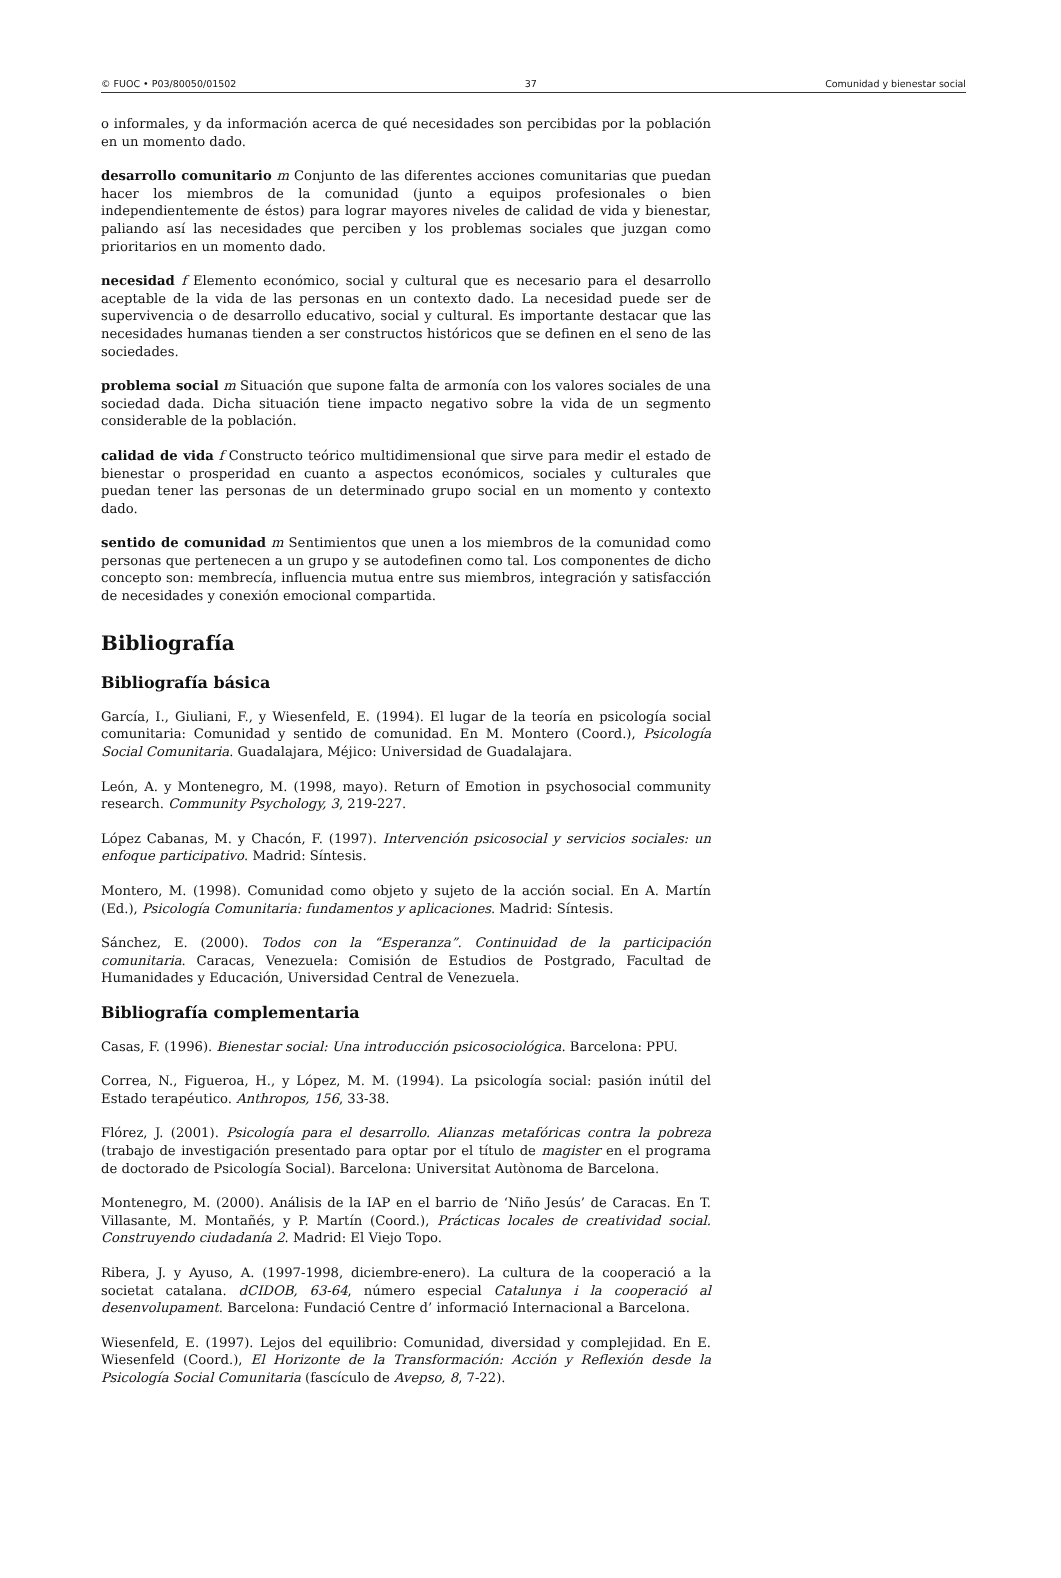© FUOC • P03/80050/01502 37 Comunidad y bienestar social
o informales, y da información acerca de qué necesidades son percibidas por la población en un momento dado.
desarrollo comunitario m Conjunto de las diferentes acciones comunitarias que puedan hacer los miembros de la comunidad (junto a equipos profesionales o bien independientemente de éstos) para lograr mayores niveles de calidad de vida y bienestar, paliando así las necesidades que perciben y los problemas sociales que juzgan como prioritarios en un momento dado.
necesidad f Elemento económico, social y cultural que es necesario para el desarrollo aceptable de la vida de las personas en un contexto dado. La necesidad puede ser de supervivencia o de desarrollo educativo, social y cultural. Es importante destacar que las necesidades humanas tienden a ser constructos históricos que se definen en el seno de las sociedades.
problema social m Situación que supone falta de armonía con los valores sociales de una sociedad dada. Dicha situación tiene impacto negativo sobre la vida de un segmento considerable de la población.
calidad de vida f Constructo teórico multidimensional que sirve para medir el estado de bienestar o prosperidad en cuanto a aspectos económicos, sociales y culturales que puedan tener las personas de un determinado grupo social en un momento y contexto dado.
sentido de comunidad m Sentimientos que unen a los miembros de la comunidad como personas que pertenecen a un grupo y se autodefinen como tal. Los componentes de dicho concepto son: membrecía, influencia mutua entre sus miembros, integración y satisfacción de necesidades y conexión emocional compartida.
Bibliografía
Bibliografía básica
García, I., Giuliani, F., y Wiesenfeld, E. (1994). El lugar de la teoría en psicología social comunitaria: Comunidad y sentido de comunidad. En M. Montero (Coord.), Psicología Social Comunitaria. Guadalajara, Méjico: Universidad de Guadalajara.
León, A. y Montenegro, M. (1998, mayo). Return of Emotion in psychosocial community research. Community Psychology, 3, 219-227.
López Cabanas, M. y Chacón, F. (1997). Intervención psicosocial y servicios sociales: un enfoque participativo. Madrid: Síntesis.
Montero, M. (1998). Comunidad como objeto y sujeto de la acción social. En A. Martín (Ed.), Psicología Comunitaria: fundamentos y aplicaciones. Madrid: Síntesis.
Sánchez, E. (2000). Todos con la “Esperanza”. Continuidad de la participación comunitaria. Caracas, Venezuela: Comisión de Estudios de Postgrado, Facultad de Humanidades y Educación, Universidad Central de Venezuela.
Bibliografía complementaria
Casas, F. (1996). Bienestar social: Una introducción psicosociológica. Barcelona: PPU.
Correa, N., Figueroa, H., y López, M. M. (1994). La psicología social: pasión inútil del Estado terapéutico. Anthropos, 156, 33-38.
Flórez, J. (2001). Psicología para el desarrollo. Alianzas metafóricas contra la pobreza (trabajo de investigación presentado para optar por el título de magister en el programa de doctorado de Psicología Social). Barcelona: Universitat Autònoma de Barcelona.
Montenegro, M. (2000). Análisis de la IAP en el barrio de ‘Niño Jesús’ de Caracas. En T. Villasante, M. Montañés, y P. Martín (Coord.), Prácticas locales de creatividad social. Construyendo ciudadanía 2. Madrid: El Viejo Topo.
Ribera, J. y Ayuso, A. (1997-1998, diciembre-enero). La cultura de la cooperació a la societat catalana. dCIDOB, 63-64, número especial Catalunya i la cooperació al desenvolupament. Barcelona: Fundació Centre d’ informació Internacional a Barcelona.
Wiesenfeld, E. (1997). Lejos del equilibrio: Comunidad, diversidad y complejidad. En E. Wiesenfeld (Coord.), El Horizonte de la Transformación: Acción y Reflexión desde la Psicología Social Comunitaria (fascículo de Avepso, 8, 7-22).